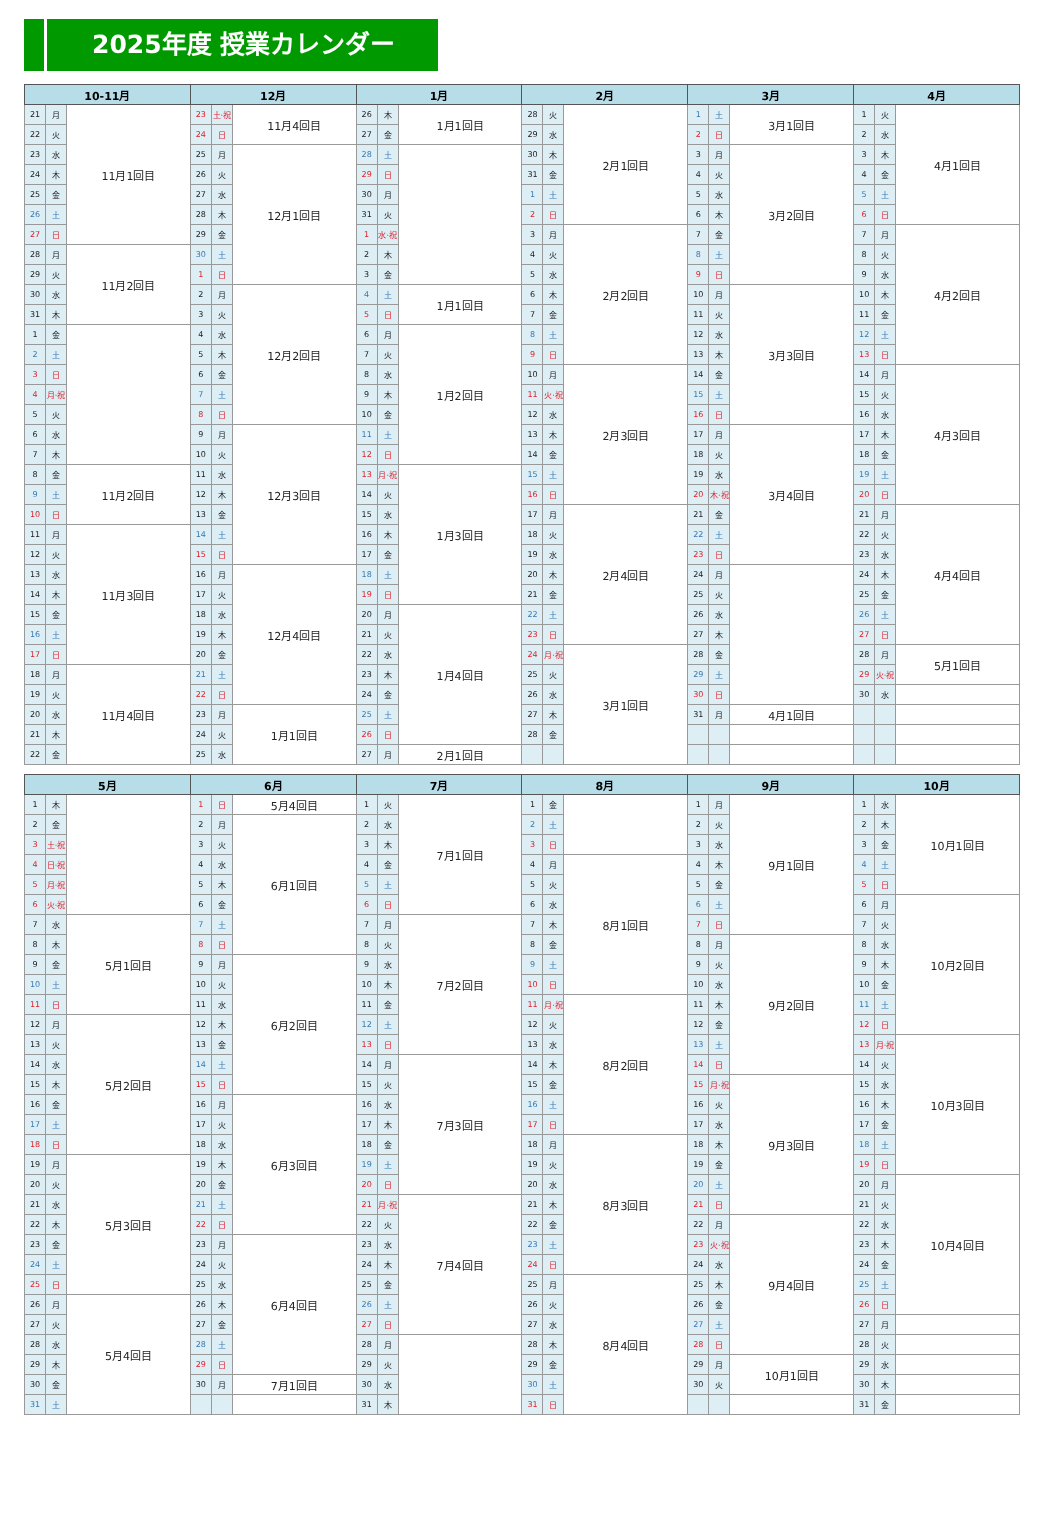2025年度 授業カレンダー
| 10-11月 | | | 12月 | | | 1月 | | | 2月 | | | 3月 | | | 4月 | | |
| --- | --- | --- | --- | --- | --- | --- | --- | --- | --- | --- | --- | --- | --- | --- | --- | --- | --- |
| 21 | 月 | 11月1回目 | 23 | 土·祝 | 11月4回目 | 26 | 木 | 1月1回目 | 28 | 火 | 2月1回目 | 1 | 土 | 3月1回目 | 1 | 火 | 4月1回目 |
| 22 | 火 | | 24 | 日 | | 27 | 金 | | 29 | 水 | | 2 | 日 | | 2 | 水 | |
| 23 | 水 | | 25 | 月 | 12月1回目 | 28 | 土 | | 30 | 木 | | 3 | 月 | 3月2回目 | 3 | 木 | |
| 24 | 木 | | 26 | 火 | | 29 | 日 | | 31 | 金 | | 4 | 火 | | 4 | 金 | |
| 25 | 金 | | 27 | 水 | | 30 | 月 | | 1 | 土 | | 5 | 水 | | 5 | 土 | |
| 26 | 土 | | 28 | 木 | | 31 | 火 | | 2 | 日 | | 6 | 木 | | 6 | 日 | |
| 27 | 日 | | 29 | 金 | | 1 | 水·祝 | | 3 | 月 | 2月2回目 | 7 | 金 | | 7 | 月 | 4月2回目 |
| 28 | 月 | 11月2回目 | 30 | 土 | | 2 | 木 | | 4 | 火 | | 8 | 土 | | 8 | 火 | |
| 29 | 火 | | 1 | 日 | | 3 | 金 | | 5 | 水 | | 9 | 日 | | 9 | 水 | |
| 30 | 水 | | 2 | 月 | 12月2回目 | 4 | 土 | 1月1回目 | 6 | 木 | | 10 | 月 | 3月3回目 | 10 | 木 | |
| 31 | 木 | | 3 | 火 | | 5 | 日 | | 7 | 金 | | 11 | 火 | | 11 | 金 | |
| 1 | 金 | | 4 | 水 | | 6 | 月 | 1月2回目 | 8 | 土 | | 12 | 水 | | 12 | 土 | |
| 2 | 土 | | 5 | 木 | | 7 | 火 | | 9 | 日 | | 13 | 木 | | 13 | 日 | |
| 3 | 日 | | 6 | 金 | | 8 | 水 | | 10 | 月 | 2月3回目 | 14 | 金 | | 14 | 月 | 4月3回目 |
| 4 | 月·祝 | | 7 | 土 | | 9 | 木 | | 11 | 火·祝 | | 15 | 土 | | 15 | 火 | |
| 5 | 火 | | 8 | 日 | | 10 | 金 | | 12 | 水 | | 16 | 日 | | 16 | 水 | |
| 6 | 水 | | 9 | 月 | 12月3回目 | 11 | 土 | | 13 | 木 | | 17 | 月 | 3月4回目 | 17 | 木 | |
| 7 | 木 | | 10 | 火 | | 12 | 日 | | 14 | 金 | | 18 | 火 | | 18 | 金 | |
| 8 | 金 | 11月2回目 | 11 | 水 | | 13 | 月·祝 | 1月3回目 | 15 | 土 | | 19 | 水 | | 19 | 土 | |
| 9 | 土 | | 12 | 木 | | 14 | 火 | | 16 | 日 | | 20 | 木·祝 | | 20 | 日 | |
| 10 | 日 | | 13 | 金 | | 15 | 水 | | 17 | 月 | 2月4回目 | 21 | 金 | | 21 | 月 | 4月4回目 |
| 11 | 月 | 11月3回目 | 14 | 土 | | 16 | 木 | | 18 | 火 | | 22 | 土 | | 22 | 火 | |
| 12 | 火 | | 15 | 日 | | 17 | 金 | | 19 | 水 | | 23 | 日 | | 23 | 水 | |
| 13 | 水 | | 16 | 月 | 12月4回目 | 18 | 土 | | 20 | 木 | | 24 | 月 | | 24 | 木 | |
| 14 | 木 | | 17 | 火 | | 19 | 日 | | 21 | 金 | | 25 | 火 | | 25 | 金 | |
| 15 | 金 | | 18 | 水 | | 20 | 月 | 1月4回目 | 22 | 土 | | 26 | 水 | | 26 | 土 | |
| 16 | 土 | | 19 | 木 | | 21 | 火 | | 23 | 日 | | 27 | 木 | | 27 | 日 | |
| 17 | 日 | | 20 | 金 | | 22 | 水 | | 24 | 月·祝 | 3月1回目 | 28 | 金 | | 28 | 月 | 5月1回目 |
| 18 | 月 | 11月4回目 | 21 | 土 | | 23 | 木 | | 25 | 火 | | 29 | 土 | | 29 | 火·祝 | |
| 19 | 火 | | 22 | 日 | | 24 | 金 | | 26 | 水 | | 30 | 日 | | 30 | 水 | |
| 20 | 水 | | 23 | 月 | 1月1回目 | 25 | 土 | | 27 | 木 | | 31 | 月 | 4月1回目 | | | |
| 21 | 木 | | 24 | 火 | | 26 | 日 | | 28 | 金 | | | | | | | |
| 22 | 金 | | 25 | 水 | | 27 | 月 | 2月1回目 | | | | | | | | | |
| 5月 | | | 6月 | | | 7月 | | | 8月 | | | 9月 | | | 10月 | | |
| --- | --- | --- | --- | --- | --- | --- | --- | --- | --- | --- | --- | --- | --- | --- | --- | --- | --- |
| 1 | 木 | | 1 | 日 | 5月4回目 | 1 | 火 | 7月1回目 | 1 | 金 | | 1 | 月 | 9月1回目 | 1 | 水 | 10月1回目 |
| 2 | 金 | | 2 | 月 | 6月1回目 | 2 | 水 | | 2 | 土 | | 2 | 火 | | 2 | 木 | |
| 3 | 土·祝 | | 3 | 火 | | 3 | 木 | | 3 | 日 | | 3 | 水 | | 3 | 金 | |
| 4 | 日·祝 | | 4 | 水 | | 4 | 金 | | 4 | 月 | 8月1回目 | 4 | 木 | | 4 | 土 | |
| 5 | 月·祝 | | 5 | 木 | | 5 | 土 | | 5 | 火 | | 5 | 金 | | 5 | 日 | |
| 6 | 火·祝 | | 6 | 金 | | 6 | 日 | | 6 | 水 | | 6 | 土 | | 6 | 月 | 10月2回目 |
| 7 | 水 | 5月1回目 | 7 | 土 | | 7 | 月 | 7月2回目 | 7 | 木 | | 7 | 日 | | 7 | 火 | |
| 8 | 木 | | 8 | 日 | | 8 | 火 | | 8 | 金 | | 8 | 月 | 9月2回目 | 8 | 水 | |
| 9 | 金 | | 9 | 月 | 6月2回目 | 9 | 水 | | 9 | 土 | | 9 | 火 | | 9 | 木 | |
| 10 | 土 | | 10 | 火 | | 10 | 木 | | 10 | 日 | | 10 | 水 | | 10 | 金 | |
| 11 | 日 | | 11 | 水 | | 11 | 金 | | 11 | 月·祝 | 8月2回目 | 11 | 木 | | 11 | 土 | |
| 12 | 月 | 5月2回目 | 12 | 木 | | 12 | 土 | | 12 | 火 | | 12 | 金 | | 12 | 日 | |
| 13 | 火 | | 13 | 金 | | 13 | 日 | | 13 | 水 | | 13 | 土 | | 13 | 月·祝 | 10月3回目 |
| 14 | 水 | | 14 | 土 | | 14 | 月 | 7月3回目 | 14 | 木 | | 14 | 日 | | 14 | 火 | |
| 15 | 木 | | 15 | 日 | | 15 | 火 | | 15 | 金 | | 15 | 月·祝 | 9月3回目 | 15 | 水 | |
| 16 | 金 | | 16 | 月 | 6月3回目 | 16 | 水 | | 16 | 土 | | 16 | 火 | | 16 | 木 | |
| 17 | 土 | | 17 | 火 | | 17 | 木 | | 17 | 日 | | 17 | 水 | | 17 | 金 | |
| 18 | 日 | | 18 | 水 | | 18 | 金 | | 18 | 月 | 8月3回目 | 18 | 木 | | 18 | 土 | |
| 19 | 月 | 5月3回目 | 19 | 木 | | 19 | 土 | | 19 | 火 | | 19 | 金 | | 19 | 日 | |
| 20 | 火 | | 20 | 金 | | 20 | 日 | | 20 | 水 | | 20 | 土 | | 20 | 月 | 10月4回目 |
| 21 | 水 | | 21 | 土 | | 21 | 月·祝 | 7月4回目 | 21 | 木 | | 21 | 日 | | 21 | 火 | |
| 22 | 木 | | 22 | 日 | | 22 | 火 | | 22 | 金 | | 22 | 月 | 9月4回目 | 22 | 水 | |
| 23 | 金 | | 23 | 月 | 6月4回目 | 23 | 水 | | 23 | 土 | | 23 | 火·祝 | | 23 | 木 | |
| 24 | 土 | | 24 | 火 | | 24 | 木 | | 24 | 日 | | 24 | 水 | | 24 | 金 | |
| 25 | 日 | | 25 | 水 | | 25 | 金 | | 25 | 月 | 8月4回目 | 25 | 木 | | 25 | 土 | |
| 26 | 月 | 5月4回目 | 26 | 木 | | 26 | 土 | | 26 | 火 | | 26 | 金 | | 26 | 日 | |
| 27 | 火 | | 27 | 金 | | 27 | 日 | | 27 | 水 | | 27 | 土 | | 27 | 月 | |
| 28 | 水 | | 28 | 土 | | 28 | 月 | | 28 | 木 | | 28 | 日 | | 28 | 火 | |
| 29 | 木 | | 29 | 日 | | 29 | 火 | | 29 | 金 | | 29 | 月 | 10月1回目 | 29 | 水 | |
| 30 | 金 | | 30 | 月 | 7月1回目 | 30 | 水 | | 30 | 土 | | 30 | 火 | | 30 | 木 | |
| 31 | 土 | | | | | 31 | 木 | | 31 | 日 | | | | | 31 | 金 | |